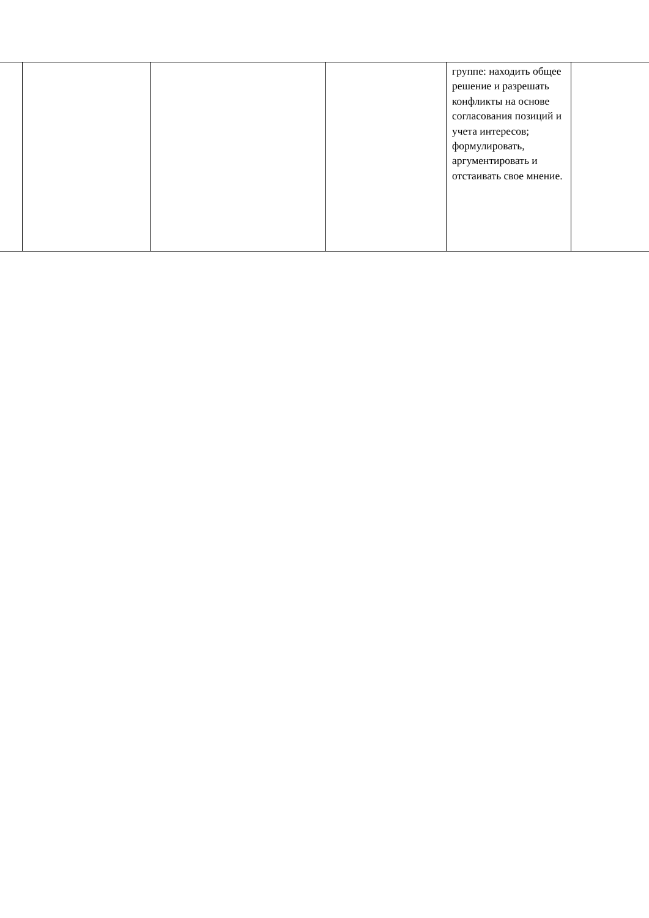| | | | | группе: находить общее решение и разрешать конфликты на основе согласования позиций и учета интересов; формулировать, аргументировать и отстаивать свое мнение. | |